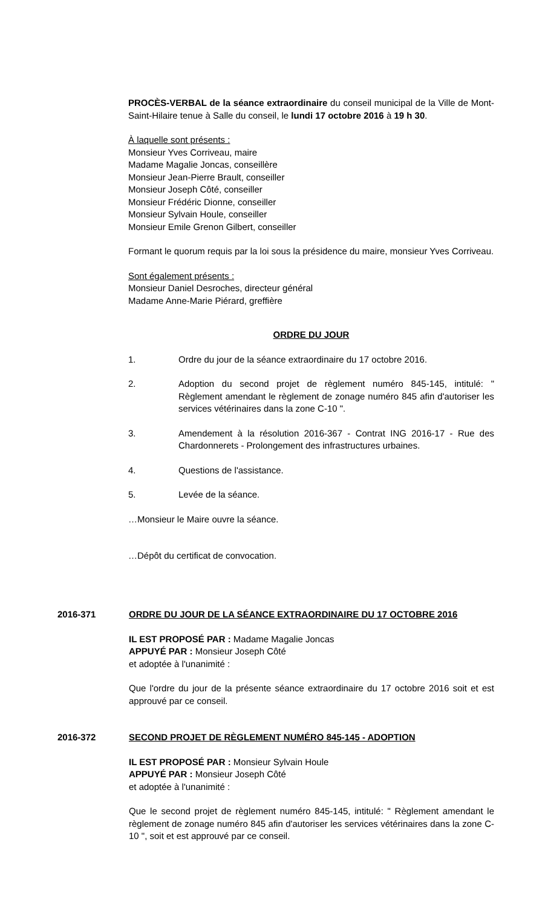PROCÈS-VERBAL de la séance extraordinaire du conseil municipal de la Ville de Mont-Saint-Hilaire tenue à Salle du conseil, le lundi 17 octobre 2016 à 19 h 30.
À laquelle sont présents :
Monsieur Yves Corriveau, maire
Madame Magalie Joncas, conseillère
Monsieur Jean-Pierre Brault, conseiller
Monsieur Joseph Côté, conseiller
Monsieur Frédéric Dionne, conseiller
Monsieur Sylvain Houle, conseiller
Monsieur Emile Grenon Gilbert, conseiller
Formant le quorum requis par la loi sous la présidence du maire, monsieur Yves Corriveau.
Sont également présents :
Monsieur Daniel Desroches, directeur général
Madame Anne-Marie Piérard, greffière
ORDRE DU JOUR
1. Ordre du jour de la séance extraordinaire du 17 octobre 2016.
2. Adoption du second projet de règlement numéro 845-145, intitulé: " Règlement amendant le règlement de zonage numéro 845 afin d'autoriser les services vétérinaires dans la zone C-10 ".
3. Amendement à la résolution 2016-367 - Contrat ING 2016-17 - Rue des Chardonnerets - Prolongement des infrastructures urbaines.
4. Questions de l'assistance.
5. Levée de la séance.
…Monsieur le Maire ouvre la séance.
…Dépôt du certificat de convocation.
2016-371 ORDRE DU JOUR DE LA SÉANCE EXTRAORDINAIRE DU 17 OCTOBRE 2016
IL EST PROPOSÉ PAR : Madame Magalie Joncas
APPUYÉ PAR : Monsieur Joseph Côté
et adoptée à l'unanimité :
Que l'ordre du jour de la présente séance extraordinaire du 17 octobre 2016 soit et est approuvé par ce conseil.
2016-372 SECOND PROJET DE RÈGLEMENT NUMÉRO 845-145 - ADOPTION
IL EST PROPOSÉ PAR : Monsieur Sylvain Houle
APPUYÉ PAR : Monsieur Joseph Côté
et adoptée à l'unanimité :
Que le second projet de règlement numéro 845-145, intitulé: " Règlement amendant le règlement de zonage numéro 845 afin d'autoriser les services vétérinaires dans la zone C-10 ", soit et est approuvé par ce conseil.